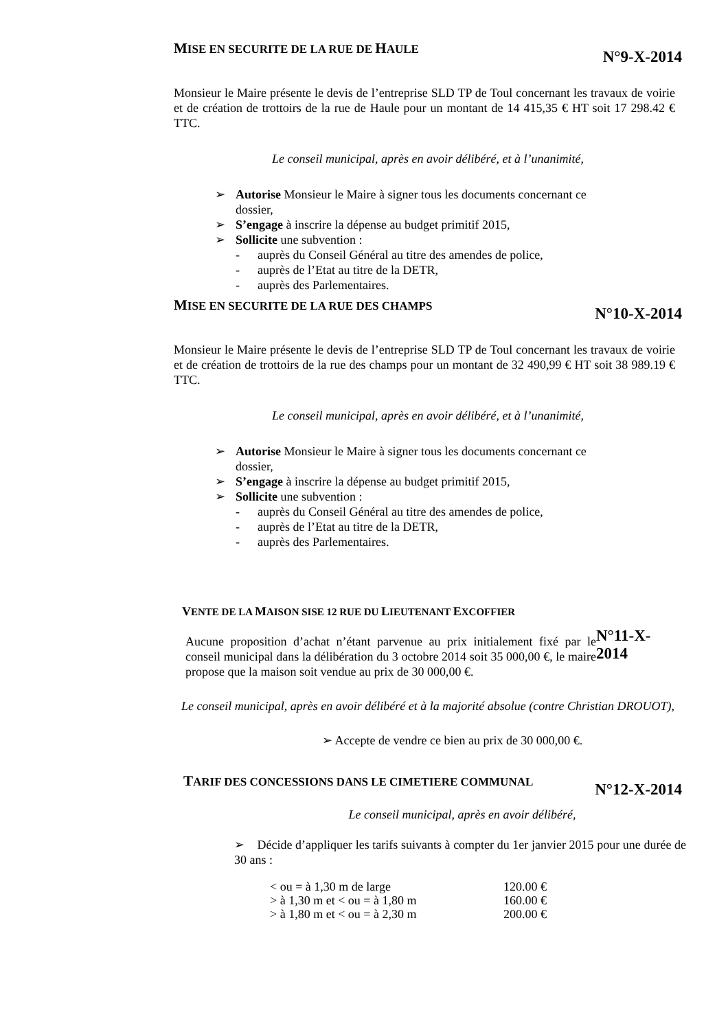MISE EN SECURITE DE LA RUE DE HAULE
N°9-X-2014
Monsieur le Maire présente le devis de l’entreprise SLD TP de Toul concernant les travaux de voirie et de création de trottoirs de la rue de Haule pour un montant de 14 415,35 € HT soit 17 298.42 € TTC.
Le conseil municipal, après en avoir délibéré, et à l’unanimité,
➢ Autorise Monsieur le Maire à signer tous les documents concernant ce
dossier,
➢ S’engage à inscrire la dépense au budget primitif 2015,
➢ Sollicite une subvention :
- auprès du Conseil Général au titre des amendes de police,
- auprès de l’Etat au titre de la DETR,
- auprès des Parlementaires.
MISE EN SECURITE DE LA RUE DES CHAMPS
N°10-X-2014
Monsieur le Maire présente le devis de l’entreprise SLD TP de Toul concernant les travaux de voirie et de création de trottoirs de la rue des champs pour un montant de 32 490,99 € HT soit 38 989.19 € TTC.
Le conseil municipal, après en avoir délibéré, et à l’unanimité,
➢ Autorise Monsieur le Maire à signer tous les documents concernant ce
dossier,
➢ S’engage à inscrire la dépense au budget primitif 2015,
➢ Sollicite une subvention :
- auprès du Conseil Général au titre des amendes de police,
- auprès de l’Etat au titre de la DETR,
- auprès des Parlementaires.
VENTE DE LA MAISON SISE 12 RUE DU LIEUTENANT EXCOFFIER
Aucune proposition d’achat n’étant parvenue au prix initialement fixé par le conseil municipal dans la délibération du 3 octobre 2014 soit 35 000,00 €, le maire propose que la maison soit vendue au prix de 30 000,00 €.
N°11-X-2014
Le conseil municipal, après en avoir délibéré et à la majorité absolue (contre Christian DROUOT),
➢ Accepte de vendre ce bien au prix de 30 000,00 €.
TARIF DES CONCESSIONS DANS LE CIMETIERE COMMUNAL
N°12-X-2014
Le conseil municipal, après en avoir délibéré,
➢ Décide d’appliquer les tarifs suivants à compter du 1er janvier 2015 pour une durée de 30 ans :
| < ou = à 1,30 m de large | 120.00 € |
| > à 1,30 m et < ou = à 1,80 m | 160.00 € |
| > à 1,80 m et < ou = à 2,30 m | 200.00 € |